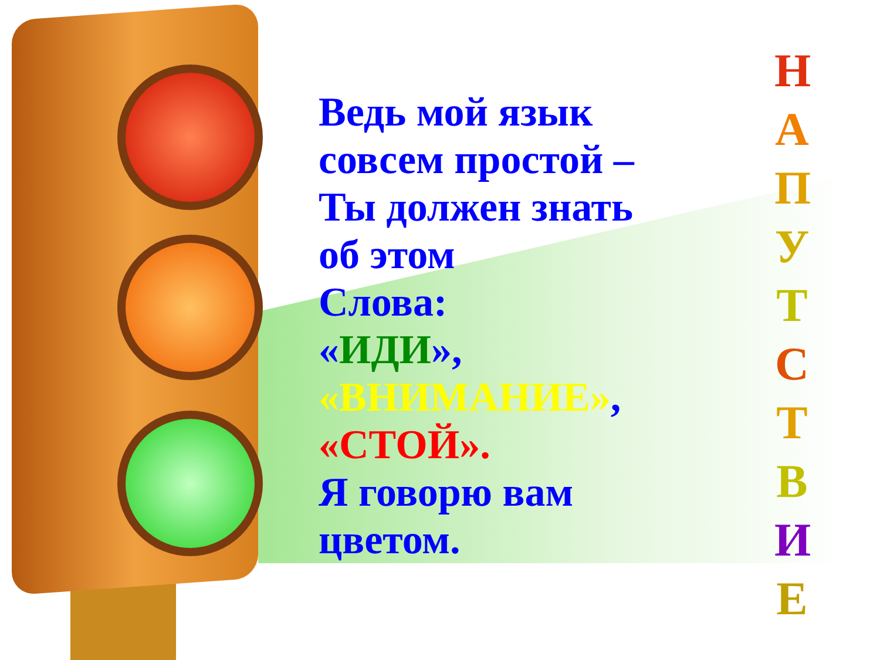Ведь мой язык совсем простой –
Ты должен знать об этом
Слова:
«ИДИ»,
«ВНИМАНИЕ»,
«СТОЙ».
Я говорю вам цветом.
Н
А
П
У
Т
С
Т
В
И
Е